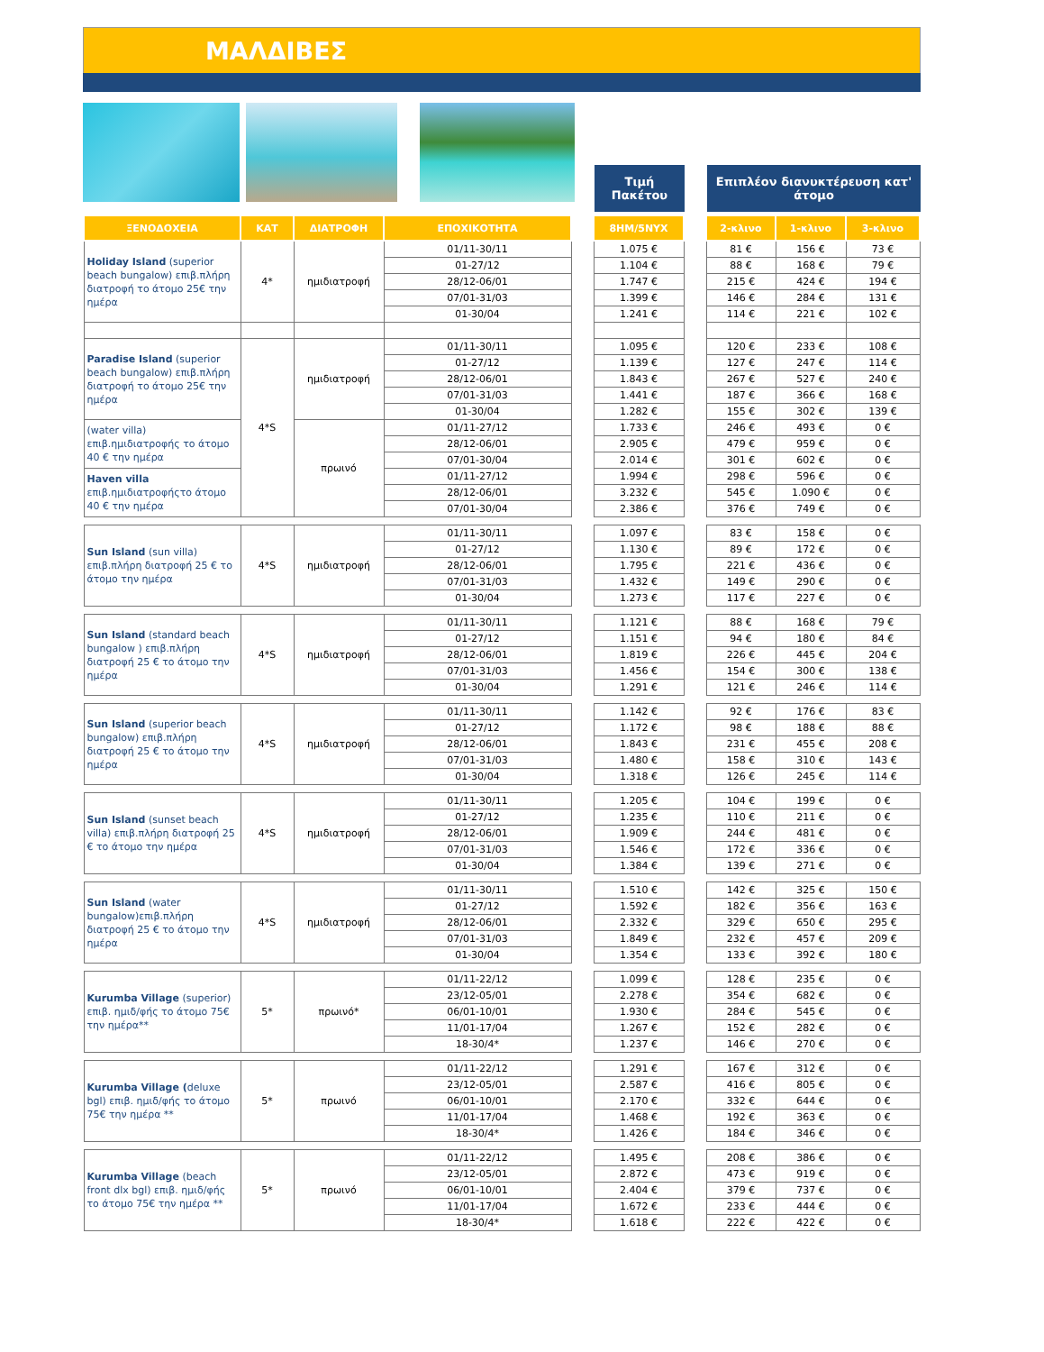ΜΑΛΔΙΒΕΣ
Τιμή
Πακέτου
Επιπλέον διανυκτέρευση κατ' άτομο
| ΞΕΝΟΔΟΧΕΙΑ | ΚΑΤ | ΔΙΑΤΡΟΦΗ | ΕΠΟΧΙΚΟΤΗΤΑ | | 8ΗΜ/5ΝΥΧ | | 2-κλινο | 1-κλινο | 3-κλινο |
| --- | --- | --- | --- | --- | --- | --- | --- | --- | --- |
| Holiday Island (superior beach bungalow) επιβ.πλήρη διατροφή το άτομο 25€ την ημέρα | 4* | ημιδιατροφή | 01/11-30/11 | | 1.075 € | | 81 € | 156 € | 73 € |
| | | | 01-27/12 | | 1.104 € | | 88 € | 168 € | 79 € |
| | | | 28/12-06/01 | | 1.747 € | | 215 € | 424 € | 194 € |
| | | | 07/01-31/03 | | 1.399 € | | 146 € | 284 € | 131 € |
| | | | 01-30/04 | | 1.241 € | | 114 € | 221 € | 102 € |
| Paradise Island (superior beach bungalow) επιβ.πλήρη διατροφή το άτομο 25€ την ημέρα | 4*S | ημιδιατροφή | 01/11-30/11 | | 1.095 € | | 120 € | 233 € | 108 € |
| | | | 01-27/12 | | 1.139 € | | 127 € | 247 € | 114 € |
| | | | 28/12-06/01 | | 1.843 € | | 267 € | 527 € | 240 € |
| | | | 07/01-31/03 | | 1.441 € | | 187 € | 366 € | 168 € |
| | | | 01-30/04 | | 1.282 € | | 155 € | 302 € | 139 € |
| (water villa) επιβ.ημιδιατροφής το άτομο 40 € την ημέρα | | πρωινό | 01/11-27/12 | | 1.733 € | | 246 € | 493 € | 0 € |
| | | | 28/12-06/01 | | 2.905 € | | 479 € | 959 € | 0 € |
| | | | 07/01-30/04 | | 2.014 € | | 301 € | 602 € | 0 € |
| Haven villa επιβ.ημιδιατροφήςτο άτομο 40 € την ημέρα | | | 01/11-27/12 | | 1.994 € | | 298 € | 596 € | 0 € |
| | | | 28/12-06/01 | | 3.232 € | | 545 € | 1.090 € | 0 € |
| | | | 07/01-30/04 | | 2.386 € | | 376 € | 749 € | 0 € |
| Sun Island (sun villa) επιβ.πλήρη διατροφή 25 € το άτομο την ημέρα | 4*S | ημιδιατροφή | 01/11-30/11 | | 1.097 € | | 83 € | 158 € | 0 € |
| | | | 01-27/12 | | 1.130 € | | 89 € | 172 € | 0 € |
| | | | 28/12-06/01 | | 1.795 € | | 221 € | 436 € | 0 € |
| | | | 07/01-31/03 | | 1.432 € | | 149 € | 290 € | 0 € |
| | | | 01-30/04 | | 1.273 € | | 117 € | 227 € | 0 € |
| Sun Island (standard beach bungalow ) επιβ.πλήρη διατροφή 25 € το άτομο την ημέρα | 4*S | ημιδιατροφή | 01/11-30/11 | | 1.121 € | | 88 € | 168 € | 79 € |
| | | | 01-27/12 | | 1.151 € | | 94 € | 180 € | 84 € |
| | | | 28/12-06/01 | | 1.819 € | | 226 € | 445 € | 204 € |
| | | | 07/01-31/03 | | 1.456 € | | 154 € | 300 € | 138 € |
| | | | 01-30/04 | | 1.291 € | | 121 € | 246 € | 114 € |
| Sun Island (superior beach bungalow) επιβ.πλήρη διατροφή 25 € το άτομο την ημέρα | 4*S | ημιδιατροφή | 01/11-30/11 | | 1.142 € | | 92 € | 176 € | 83 € |
| | | | 01-27/12 | | 1.172 € | | 98 € | 188 € | 88 € |
| | | | 28/12-06/01 | | 1.843 € | | 231 € | 455 € | 208 € |
| | | | 07/01-31/03 | | 1.480 € | | 158 € | 310 € | 143 € |
| | | | 01-30/04 | | 1.318 € | | 126 € | 245 € | 114 € |
| Sun Island (sunset beach villa) επιβ.πλήρη διατροφή 25 € το άτομο την ημέρα | 4*S | ημιδιατροφή | 01/11-30/11 | | 1.205 € | | 104 € | 199 € | 0 € |
| | | | 01-27/12 | | 1.235 € | | 110 € | 211 € | 0 € |
| | | | 28/12-06/01 | | 1.909 € | | 244 € | 481 € | 0 € |
| | | | 07/01-31/03 | | 1.546 € | | 172 € | 336 € | 0 € |
| | | | 01-30/04 | | 1.384 € | | 139 € | 271 € | 0 € |
| Sun Island (water bungalow)επιβ.πλήρη διατροφή 25 € το άτομο την ημέρα | 4*S | ημιδιατροφή | 01/11-30/11 | | 1.510 € | | 142 € | 325 € | 150 € |
| | | | 01-27/12 | | 1.592 € | | 182 € | 356 € | 163 € |
| | | | 28/12-06/01 | | 2.332 € | | 329 € | 650 € | 295 € |
| | | | 07/01-31/03 | | 1.849 € | | 232 € | 457 € | 209 € |
| | | | 01-30/04 | | 1.354 € | | 133 € | 392 € | 180 € |
| Kurumba Village (superior) επιβ. ημιδ/φής το άτομο 75€ την ημέρα** | 5* | πρωινό* | 01/11-22/12 | | 1.099 € | | 128 € | 235 € | 0 € |
| | | | 23/12-05/01 | | 2.278 € | | 354 € | 682 € | 0 € |
| | | | 06/01-10/01 | | 1.930 € | | 284 € | 545 € | 0 € |
| | | | 11/01-17/04 | | 1.267 € | | 152 € | 282 € | 0 € |
| | | | 18-30/4* | | 1.237 € | | 146 € | 270 € | 0 € |
| Kurumba Village ( deluxe bgl) επιβ. ημιδ/φής το άτομο 75€ την ημέρα ** | 5* | πρωινό | 01/11-22/12 | | 1.291 € | | 167 € | 312 € | 0 € |
| | | | 23/12-05/01 | | 2.587 € | | 416 € | 805 € | 0 € |
| | | | 06/01-10/01 | | 2.170 € | | 332 € | 644 € | 0 € |
| | | | 11/01-17/04 | | 1.468 € | | 192 € | 363 € | 0 € |
| | | | 18-30/4* | | 1.426 € | | 184 € | 346 € | 0 € |
| Kurumba Village (beach front dlx bgl) επιβ. ημιδ/φής το άτομο 75€ την ημέρα ** | 5* | πρωινό | 01/11-22/12 | | 1.495 € | | 208 € | 386 € | 0 € |
| | | | 23/12-05/01 | | 2.872 € | | 473 € | 919 € | 0 € |
| | | | 06/01-10/01 | | 2.404 € | | 379 € | 737 € | 0 € |
| | | | 11/01-17/04 | | 1.672 € | | 233 € | 444 € | 0 € |
| | | | 18-30/4* | | 1.618 € | | 222 € | 422 € | 0 € |